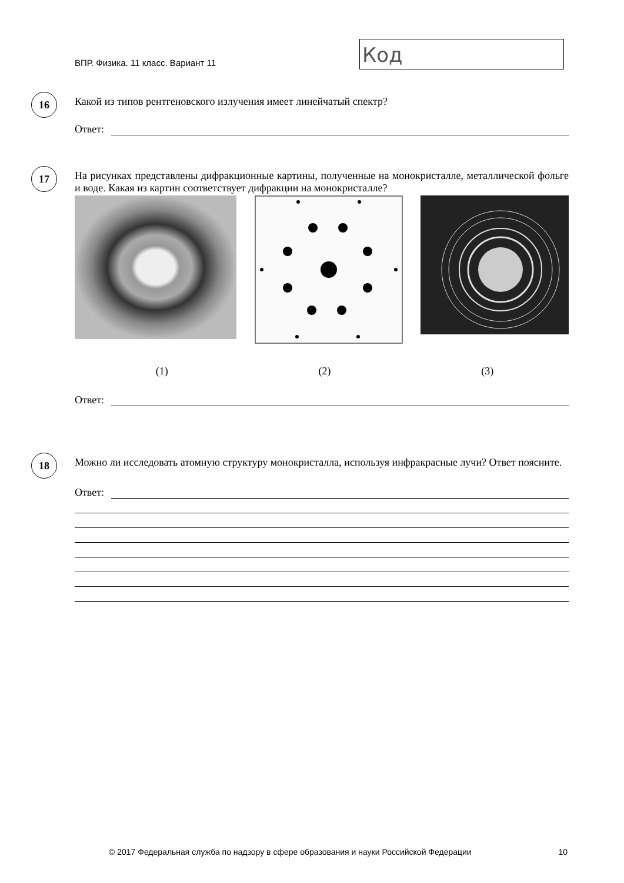ВПР. Физика. 11 класс. Вариант 11
Код
16
Какой из типов рентгеновского излучения имеет линейчатый спектр?
Ответ:
17
На рисунках представлены дифракционные картины, полученные на монокристалле, металлической фольге и воде. Какая из картин соответствует дифракции на монокристалле?
(1) (2) (3)
Ответ:
18
Можно ли исследовать атомную структуру монокристалла, используя инфракрасные лучи? Ответ поясните.
Ответ:
© 2017 Федеральная служба по надзору в сфере образования и науки Российской Федерации 10